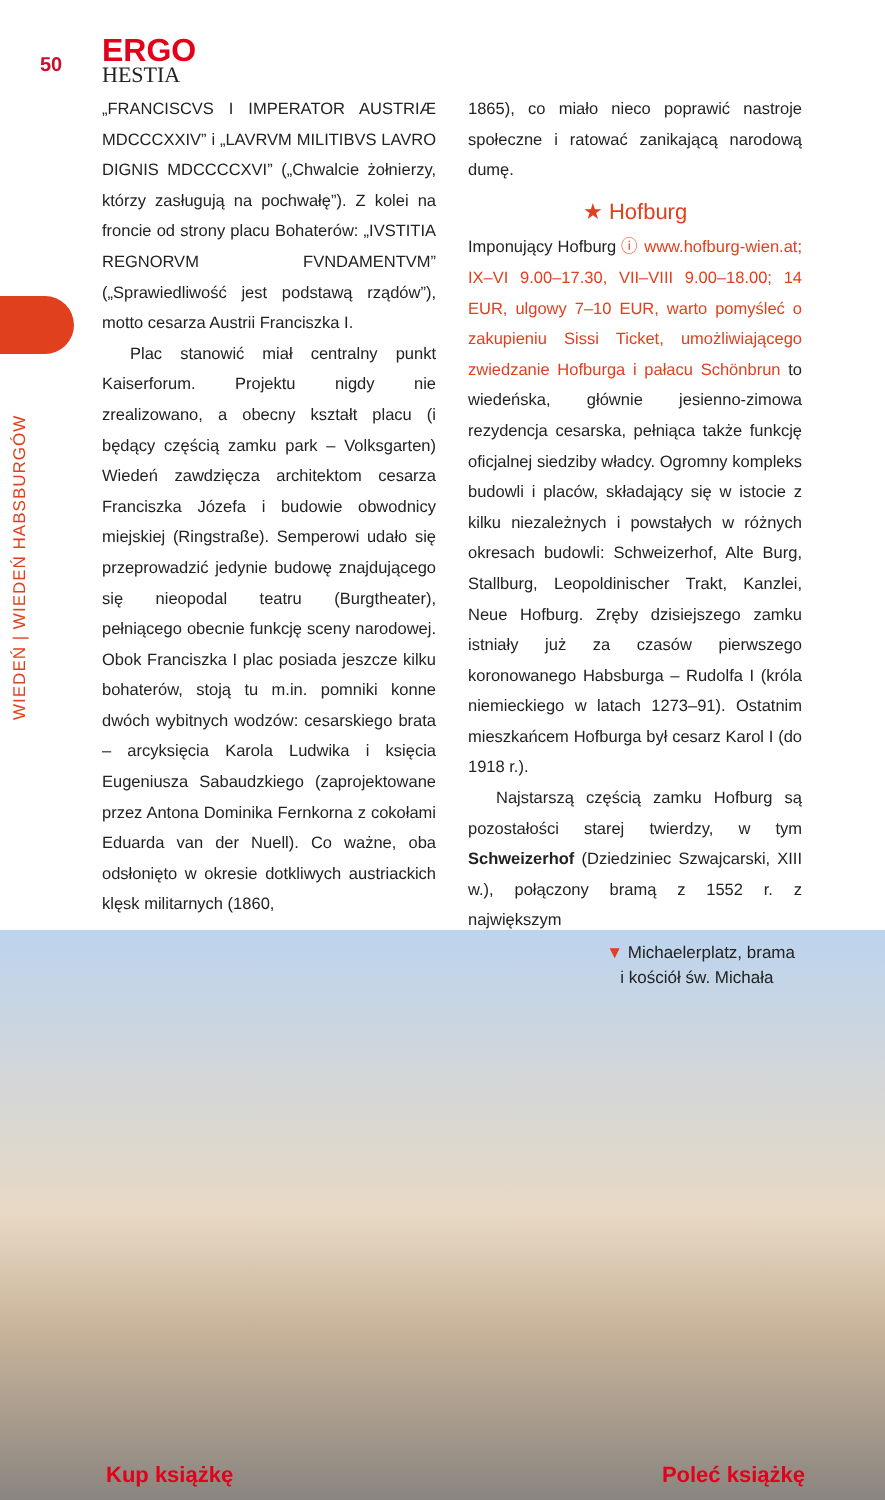50
ERGO
HESTIA
WIEDEŃ | WIEDEŃ HABSBURGÓW
„FRANCISCVS I IMPERATOR AUSTRIÆ MDCC­CXXIV” i „LAVRVM MILITIBVS LAVRO DIGNIS MDCCCCXVI” („Chwalcie żołnierzy, którzy zasługują na pochwałę”). Z kolei na froncie od strony placu Bohaterów: „IVSTITIA REGNORVM FVNDAMENTVM” („Sprawiedliwość jest podstawą rządów”), motto cesarza Austrii Franciszka I.
Plac stanowić miał centralny punkt Kaiserforum. Projektu nigdy nie zrealizowano, a obecny kształt placu (i będący częścią zamku park – Volksgarten) Wiedeń zawdzięcza architektom cesarza Franciszka Józefa i budowie obwodnicy miejskiej (Ringstraße). Semperowi udało się przeprowadzić jedynie budowę znajdującego się nieopodal teatru (Burgtheater), pełniącego obecnie funkcję sceny narodowej. Obok Franciszka I plac posiada jeszcze kilku bohaterów, stoją tu m.in. pomniki konne dwóch wybitnych wodzów: cesarskiego brata – arcyksięcia Karola Ludwika i księcia Eugeniusza Sabaudzkiego (zaprojektowane przez Antona Dominika Fernkorna z cokołami Eduarda van der Nuell). Co ważne, oba odsłonięto w okresie dotkliwych austriackich klęsk militarnych (1860,
1865), co miało nieco poprawić nastroje społeczne i ratować zanikającą narodową dumę.
★ Hofburg
Imponujący Hofburg ⓘ www.hofburg-wien.at; IX–VI 9.00–17.30, VII–VIII 9.00–18.00; 14 EUR, ulgowy 7–10 EUR, warto pomyśleć o zakupieniu Sissi Ticket, umożliwiającego zwiedzanie Hofburga i pałacu Schönbrun to wiedeńska, głównie jesienno-zimowa rezydencja cesarska, pełniąca także funkcję oficjalnej siedziby władcy. Ogromny kompleks budowli i placów, składający się w istocie z kilku niezależnych i powstałych w różnych okresach budowli: Schweizerhof, Alte Burg, Stallburg, Leopoldinischer Trakt, Kanzlei, Neue Hofburg. Zręby dzisiejszego zamku istniały już za czasów pierwszego koronowanego Habsburga – Rudolfa I (króla niemieckiego w latach 1273–91). Ostatnim mieszkańcem Hofburga był cesarz Karol I (do 1918 r.).
Najstarszą częścią zamku Hofburg są pozostałości starej twierdzy, w tym Schweizerhof (Dziedziniec Szwajcarski, XIII w.), połączony bramą z 1552 r. z największym
▼ Michaelerplatz, brama
i kościół św. Michała
Kup książkę Poleć książkę